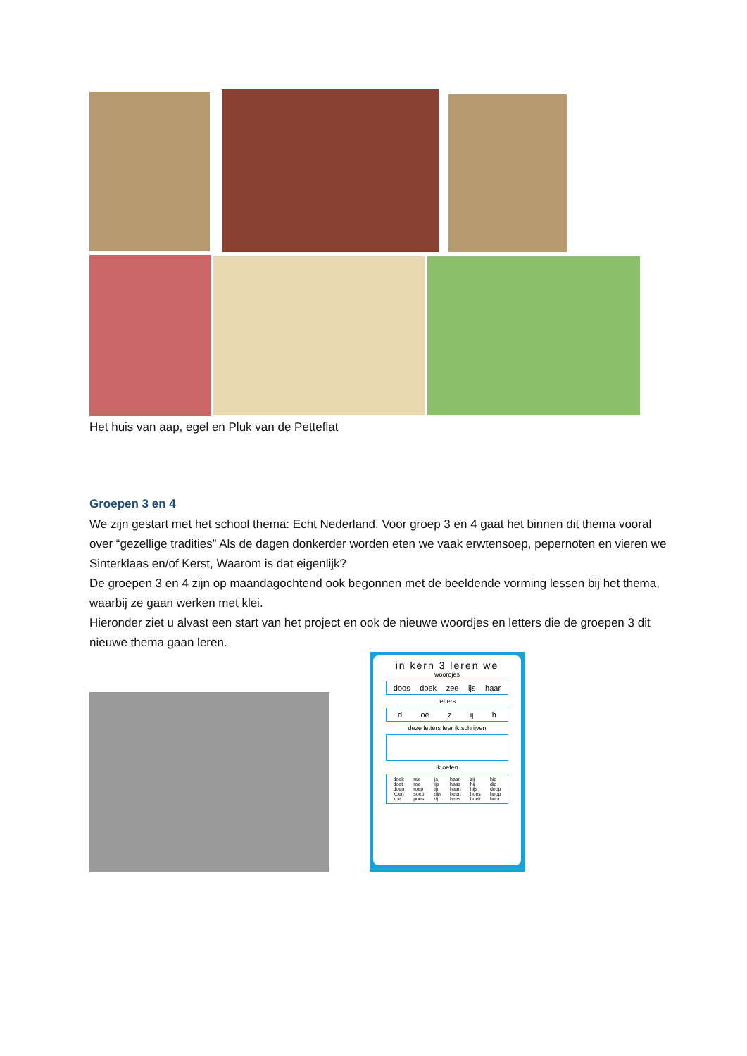Het huis van aap, egel en Pluk van de Petteflat
Groepen 3 en 4
We zijn gestart met het school thema: Echt Nederland. Voor groep 3 en 4 gaat het binnen dit thema vooral over “gezellige tradities” Als de dagen donkerder worden eten we vaak erwtensoep, pepernoten en vieren we Sinterklaas en/of Kerst, Waarom is dat eigenlijk?
De groepen 3 en 4 zijn op maandagochtend ook begonnen met de beeldende vorming lessen bij het thema, waarbij ze gaan werken met klei.
Hieronder ziet u alvast een start van het project en ook de nieuwe woordjes en letters die de groepen 3 dit nieuwe thema gaan leren.
in kern 3 leren we
woordjes
doos doek zee ijs haar
letters
d oe z ij h
deze letters leer ik schrijven
ik oefen
doek
doet
doen
koen
koe ree
roe
roep
soep
poes ijs
tijs
tijn
zijn
zij haar
haas
haan
heen
hees zij
hij
hijs
hoes
hoek hip
dip
doop
hoop
hoor